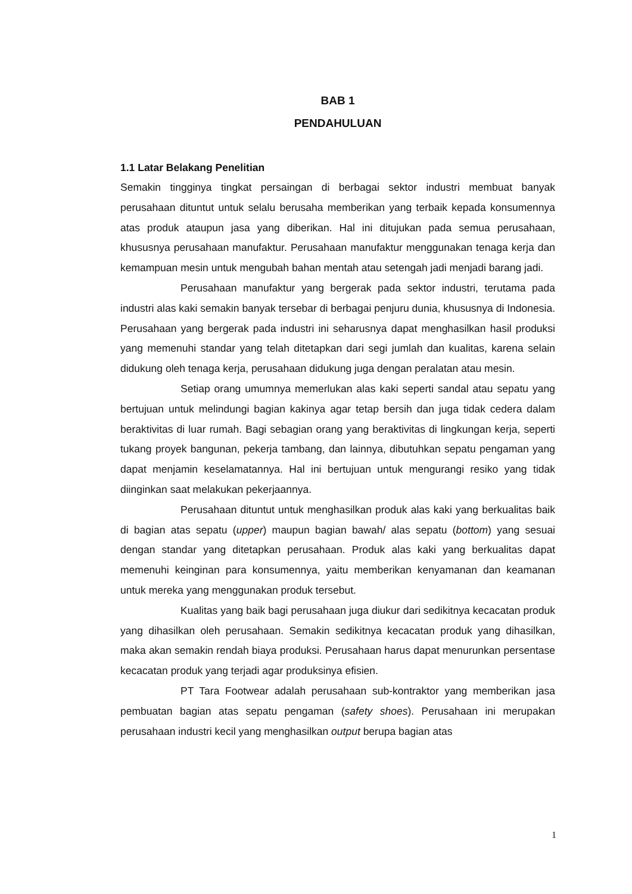BAB 1
PENDAHULUAN
1.1 Latar Belakang Penelitian
Semakin tingginya tingkat persaingan di berbagai sektor industri membuat banyak perusahaan dituntut untuk selalu berusaha memberikan yang terbaik kepada konsumennya atas produk ataupun jasa yang diberikan. Hal ini ditujukan pada semua perusahaan, khususnya perusahaan manufaktur. Perusahaan manufaktur menggunakan tenaga kerja dan kemampuan mesin untuk mengubah bahan mentah atau setengah jadi menjadi barang jadi.
Perusahaan manufaktur yang bergerak pada sektor industri, terutama pada industri alas kaki semakin banyak tersebar di berbagai penjuru dunia, khususnya di Indonesia. Perusahaan yang bergerak pada industri ini seharusnya dapat menghasilkan hasil produksi yang memenuhi standar yang telah ditetapkan dari segi jumlah dan kualitas, karena selain didukung oleh tenaga kerja, perusahaan didukung juga dengan peralatan atau mesin.
Setiap orang umumnya memerlukan alas kaki seperti sandal atau sepatu yang bertujuan untuk melindungi bagian kakinya agar tetap bersih dan juga tidak cedera dalam beraktivitas di luar rumah. Bagi sebagian orang yang beraktivitas di lingkungan kerja, seperti tukang proyek bangunan, pekerja tambang, dan lainnya, dibutuhkan sepatu pengaman yang dapat menjamin keselamatannya. Hal ini bertujuan untuk mengurangi resiko yang tidak diinginkan saat melakukan pekerjaannya.
Perusahaan dituntut untuk menghasilkan produk alas kaki yang berkualitas baik di bagian atas sepatu (upper) maupun bagian bawah/ alas sepatu (bottom) yang sesuai dengan standar yang ditetapkan perusahaan. Produk alas kaki yang berkualitas dapat memenuhi keinginan para konsumennya, yaitu memberikan kenyamanan dan keamanan untuk mereka yang menggunakan produk tersebut.
Kualitas yang baik bagi perusahaan juga diukur dari sedikitnya kecacatan produk yang dihasilkan oleh perusahaan. Semakin sedikitnya kecacatan produk yang dihasilkan, maka akan semakin rendah biaya produksi. Perusahaan harus dapat menurunkan persentase kecacatan produk yang terjadi agar produksinya efisien.
PT Tara Footwear adalah perusahaan sub-kontraktor yang memberikan jasa pembuatan bagian atas sepatu pengaman (safety shoes). Perusahaan ini merupakan perusahaan industri kecil yang menghasilkan output berupa bagian atas
1